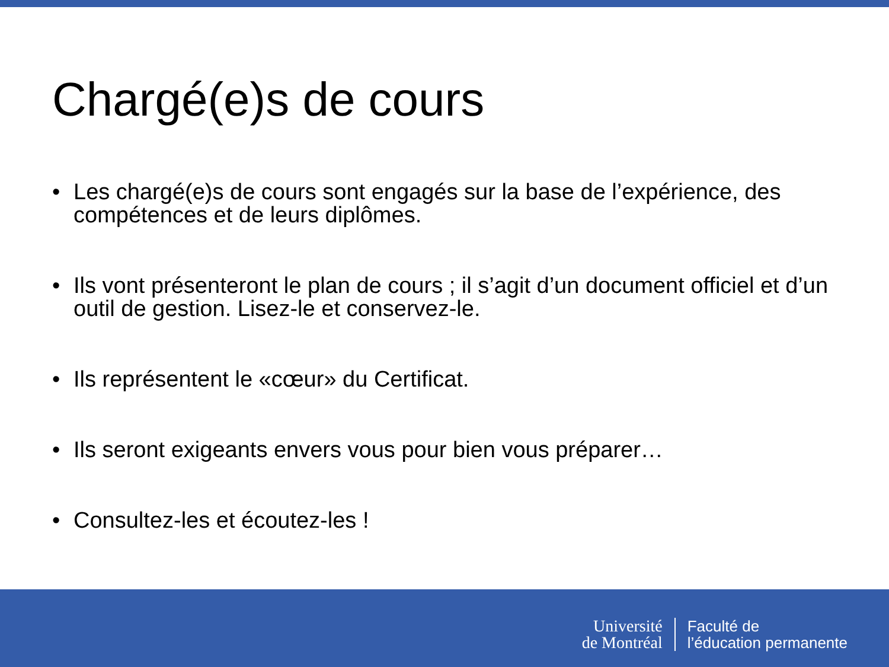Chargé(e)s de cours
• Les chargé(e)s de cours sont engagés sur la base de l’expérience, des compétences et de leurs diplômes.
• Ils vont présenteront le plan de cours ; il s’agit d’un document officiel et d’un outil de gestion. Lisez-le et conservez-le.
• Ils représentent le «cœur» du Certificat.
• Ils seront exigeants envers vous pour bien vous préparer…
• Consultez-les et écoutez-les !
Université
de Montréal
Faculté de
l’éducation permanente